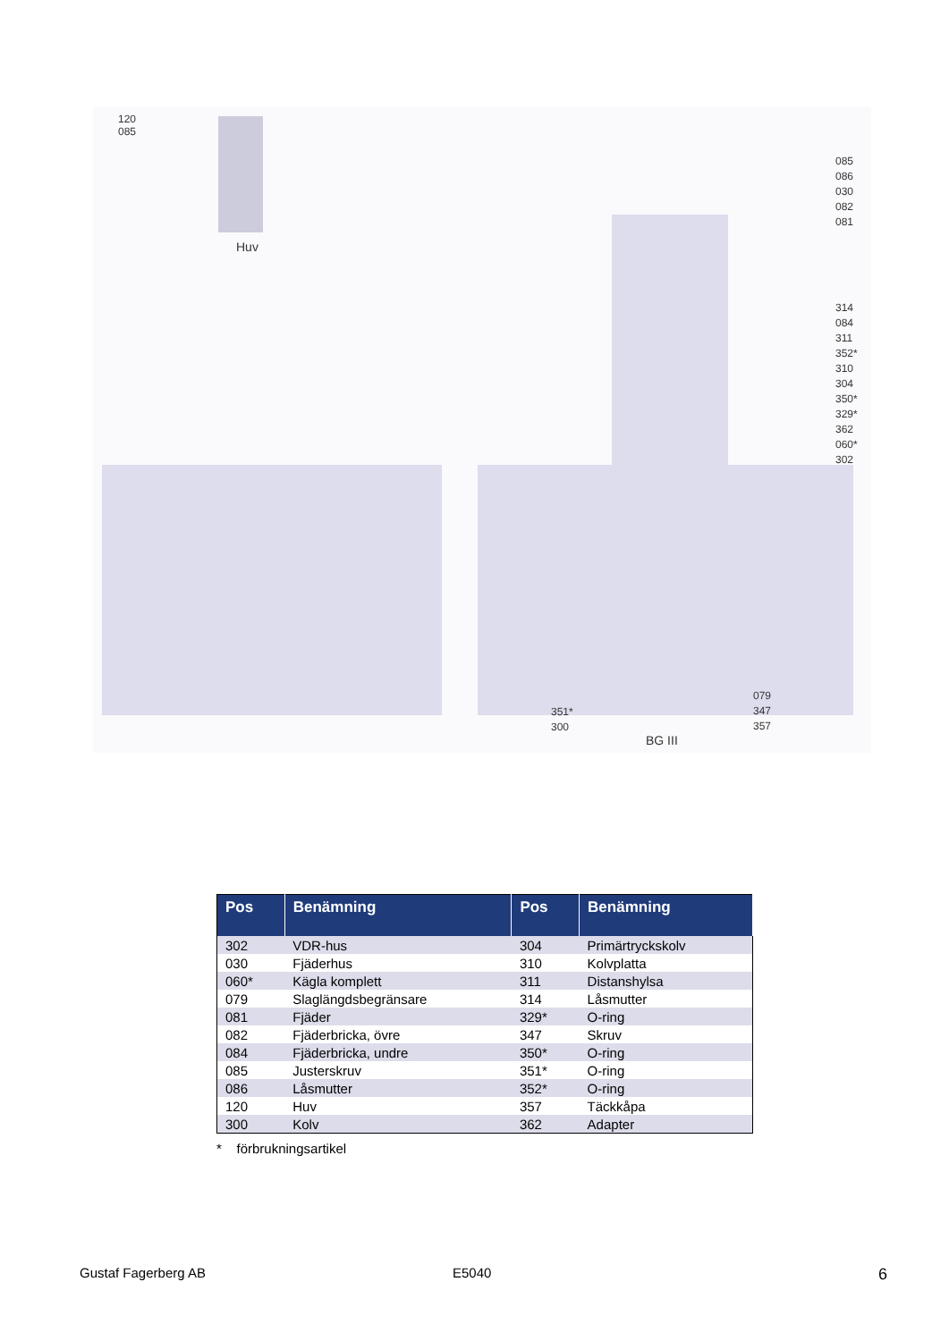120
085
Huv
085
086
030
082
081
314
084
311
352*
310
304
350*
329*
362
060*
302
079
347
357
351*
300
BG III
| Pos | Benämning | Pos | Benämning |
| --- | --- | --- | --- |
| 302 | VDR-hus | 304 | Primärtryckskolv |
| 030 | Fjäderhus | 310 | Kolvplatta |
| 060* | Kägla komplett | 311 | Distanshylsa |
| 079 | Slaglängdsbegränsare | 314 | Låsmutter |
| 081 | Fjäder | 329* | O-ring |
| 082 | Fjäderbricka, övre | 347 | Skruv |
| 084 | Fjäderbricka, undre | 350* | O-ring |
| 085 | Justerskruv | 351* | O-ring |
| 086 | Låsmutter | 352* | O-ring |
| 120 | Huv | 357 | Täckkåpa |
| 300 | Kolv | 362 | Adapter |
* förbrukningsartikel
Gustaf Fagerberg AB E5040 6